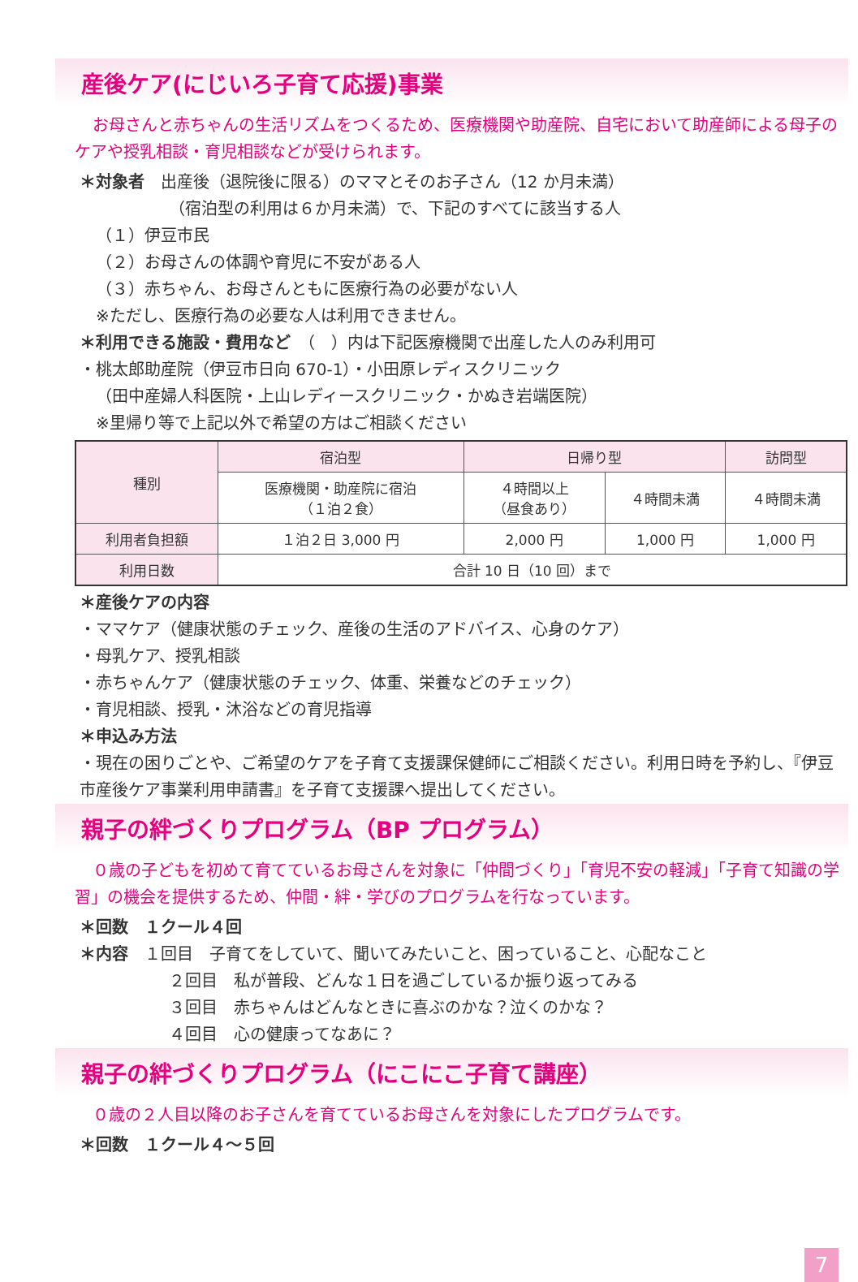産後ケア(にじいろ子育て応援)事業
お母さんと赤ちゃんの生活リズムをつくるため、医療機関や助産院、自宅において助産師による母子のケアや授乳相談・育児相談などが受けられます。
＊対象者　出産後（退院後に限る）のママとそのお子さん（12 か月未満）
（宿泊型の利用は６か月未満）で、下記のすべてに該当する人
（１）伊豆市民
（２）お母さんの体調や育児に不安がある人
（３）赤ちゃん、お母さんともに医療行為の必要がない人
　※ただし、医療行為の必要な人は利用できません。
＊利用できる施設・費用など　（　）内は下記医療機関で出産した人のみ利用可
・桃太郎助産院（伊豆市日向 670-1）・小田原レディスクリニック
（田中産婦人科医院・上山レディースクリニック・かぬき岩端医院）
※里帰り等で上記以外で希望の方はご相談ください
| 種別 | 宿泊型 | 日帰り型 | | 訪問型 |
| --- | --- | --- | --- | --- |
| | 医療機関・助産院に宿泊 （１泊２食） | ４時間以上 （昼食あり） | ４時間未満 | ４時間未満 |
| 利用者負担額 | １泊２日 3,000 円 | 2,000 円 | 1,000 円 | 1,000 円 |
| 利用日数 | 合計 10 日（10 回）まで | | | |
＊産後ケアの内容
・ママケア（健康状態のチェック、産後の生活のアドバイス、心身のケア）
・母乳ケア、授乳相談
・赤ちゃんケア（健康状態のチェック、体重、栄養などのチェック）
・育児相談、授乳・沐浴などの育児指導
＊申込み方法
・現在の困りごとや、ご希望のケアを子育て支援課保健師にご相談ください。利用日時を予約し、『伊豆市産後ケア事業利用申請書』を子育て支援課へ提出してください。
親子の絆づくりプログラム（BP プログラム）
０歳の子どもを初めて育てているお母さんを対象に「仲間づくり」「育児不安の軽減」「子育て知識の学習」の機会を提供するため、仲間・絆・学びのプログラムを行なっています。
＊回数　１クール４回
＊内容　１回目　子育てをしていて、聞いてみたいこと、困っていること、心配なこと
２回目　私が普段、どんな１日を過ごしているか振り返ってみる
３回目　赤ちゃんはどんなときに喜ぶのかな？泣くのかな？
４回目　心の健康ってなあに？
親子の絆づくりプログラム（にこにこ子育て講座）
０歳の２人目以降のお子さんを育てているお母さんを対象にしたプログラムです。
＊回数　１クール４〜５回
7